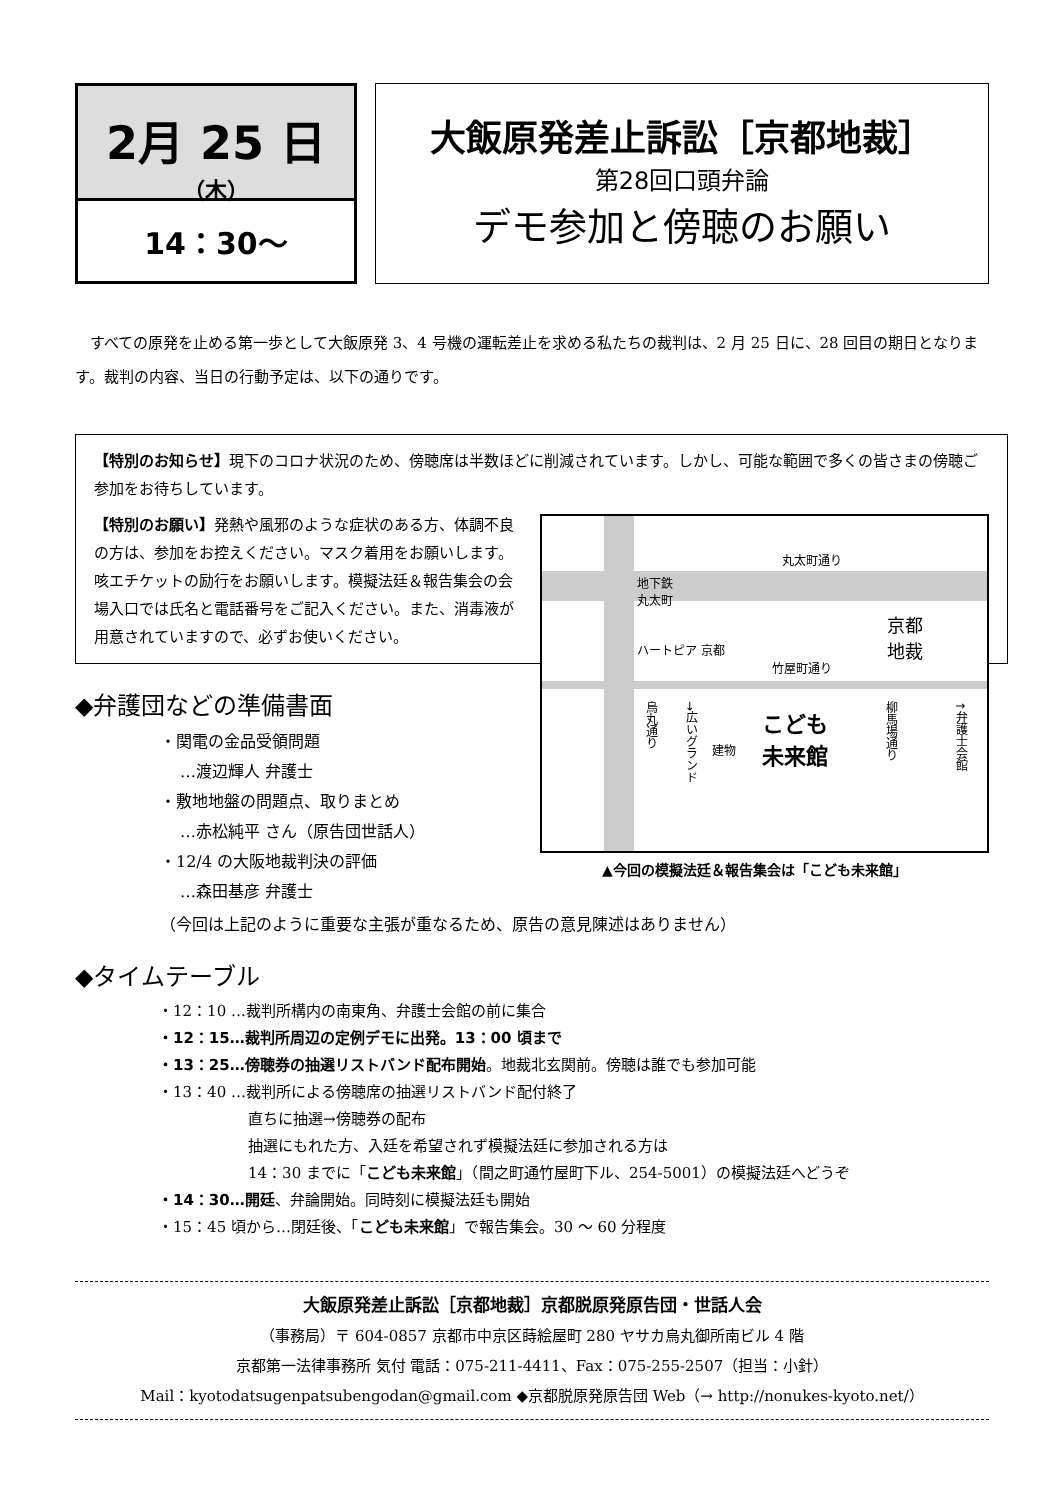2月 25 日
（木）
14：30〜
大飯原発差止訴訟［京都地裁］
第28回口頭弁論
デモ参加と傍聴のお願い
すべての原発を止める第一歩として大飯原発 3、4 号機の運転差止を求める私たちの裁判は、2 月 25 日に、28 回目の期日となります。裁判の内容、当日の行動予定は、以下の通りです。
【特別のお知らせ】現下のコロナ状況のため、傍聴席は半数ほどに削減されています。しかし、可能な範囲で多くの皆さまの傍聴ご参加をお待ちしています。
【特別のお願い】発熱や風邪のような症状のある方、体調不良の方は、参加をお控えください。マスク着用をお願いします。咳エチケットの励行をお願いします。模擬法廷＆報告集会の会場入口では氏名と電話番号をご記入ください。また、消毒液が用意されていますので、必ずお使いください。
◆弁護団などの準備書面
・関電の金品受領問題
…渡辺輝人 弁護士
・敷地地盤の問題点、取りまとめ
…赤松純平 さん（原告団世話人）
・12/4 の大阪地裁判決の評価
…森田基彦 弁護士
丸太町通り
地下鉄
丸太町
ハートピア 京都
竹屋町通り
京都
地裁
烏丸通り
→広いグランド
建物
こども
未来館
柳馬場通り
↑弁護士会館
▲今回の模擬法廷＆報告集会は「こども未来館」
（今回は上記のように重要な主張が重なるため、原告の意見陳述はありません）
◆タイムテーブル
・12：10 …裁判所構内の南東角、弁護士会館の前に集合
・12：15…裁判所周辺の定例デモに出発。13：00 頃まで
・13：25…傍聴券の抽選リストバンド配布開始。地裁北玄関前。傍聴は誰でも参加可能
・13：40 …裁判所による傍聴席の抽選リストバンド配付終了
直ちに抽選→傍聴券の配布
抽選にもれた方、入廷を希望されず模擬法廷に参加される方は
14：30 までに「こども未来館」（間之町通竹屋町下ル、254-5001）の模擬法廷へどうぞ
・14：30…開廷、弁論開始。同時刻に模擬法廷も開始
・15：45 頃から…閉廷後、「こども未来館」で報告集会。30 〜 60 分程度
大飯原発差止訴訟［京都地裁］京都脱原発原告団・世話人会
（事務局）〒 604-0857 京都市中京区蒔絵屋町 280 ヤサカ烏丸御所南ビル 4 階
京都第一法律事務所 気付 電話：075-211-4411、Fax：075-255-2507（担当：小針）
Mail：kyotodatsugenpatsubengodan@gmail.com ◆京都脱原発原告団 Web（→ http://nonukes-kyoto.net/）